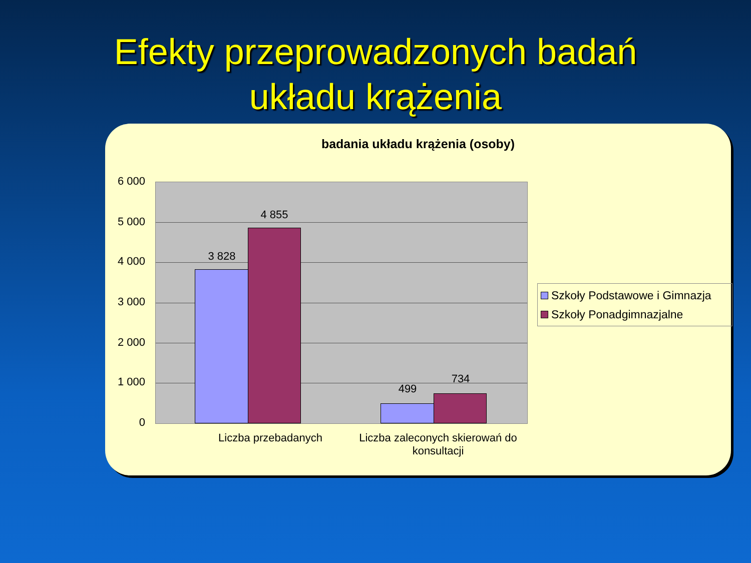Efekty przeprowadzonych badań
układu krążenia
badania układu krążenia (osoby)
6 000
5 000
4 000
3 000
2 000
1 000
0
3 828
4 855
499
734
Liczba przebadanych
Liczba zaleconych skierowań do konsultacji
Szkoły Podstawowe i Gimnazja
Szkoły Ponadgimnazjalne